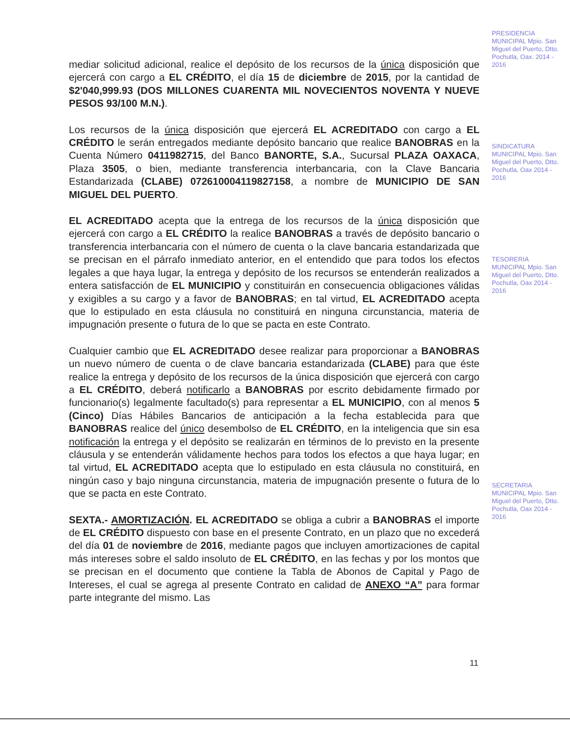mediar solicitud adicional, realice el depósito de los recursos de la única disposición que ejercerá con cargo a EL CRÉDITO, el día 15 de diciembre de 2015, por la cantidad de $2'040,999.93 (DOS MILLONES CUARENTA MIL NOVECIENTOS NOVENTA Y NUEVE PESOS 93/100 M.N.).
Los recursos de la única disposición que ejercerá EL ACREDITADO con cargo a EL CRÉDITO le serán entregados mediante depósito bancario que realice BANOBRAS en la Cuenta Número 0411982715, del Banco BANORTE, S.A., Sucursal PLAZA OAXACA, Plaza 3505, o bien, mediante transferencia interbancaria, con la Clave Bancaria Estandarizada (CLABE) 072610004119827158, a nombre de MUNICIPIO DE SAN MIGUEL DEL PUERTO.
EL ACREDITADO acepta que la entrega de los recursos de la única disposición que ejercerá con cargo a EL CRÉDITO la realice BANOBRAS a través de depósito bancario o transferencia interbancaria con el número de cuenta o la clave bancaria estandarizada que se precisan en el párrafo inmediato anterior, en el entendido que para todos los efectos legales a que haya lugar, la entrega y depósito de los recursos se entenderán realizados a entera satisfacción de EL MUNICIPIO y constituirán en consecuencia obligaciones válidas y exigibles a su cargo y a favor de BANOBRAS; en tal virtud, EL ACREDITADO acepta que lo estipulado en esta cláusula no constituirá en ninguna circunstancia, materia de impugnación presente o futura de lo que se pacta en este Contrato.
Cualquier cambio que EL ACREDITADO desee realizar para proporcionar a BANOBRAS un nuevo número de cuenta o de clave bancaria estandarizada (CLABE) para que éste realice la entrega y depósito de los recursos de la única disposición que ejercerá con cargo a EL CRÉDITO, deberá notificarlo a BANOBRAS por escrito debidamente firmado por funcionario(s) legalmente facultado(s) para representar a EL MUNICIPIO, con al menos 5 (Cinco) Días Hábiles Bancarios de anticipación a la fecha establecida para que BANOBRAS realice del único desembolso de EL CRÉDITO, en la inteligencia que sin esa notificación la entrega y el depósito se realizarán en términos de lo previsto en la presente cláusula y se entenderán válidamente hechos para todos los efectos a que haya lugar; en tal virtud, EL ACREDITADO acepta que lo estipulado en esta cláusula no constituirá, en ningún caso y bajo ninguna circunstancia, materia de impugnación presente o futura de lo que se pacta en este Contrato.
SEXTA.- AMORTIZACIÓN. EL ACREDITADO se obliga a cubrir a BANOBRAS el importe de EL CRÉDITO dispuesto con base en el presente Contrato, en un plazo que no excederá del día 01 de noviembre de 2016, mediante pagos que incluyen amortizaciones de capital más intereses sobre el saldo insoluto de EL CRÉDITO, en las fechas y por los montos que se precisan en el documento que contiene la Tabla de Abonos de Capital y Pago de Intereses, el cual se agrega al presente Contrato en calidad de ANEXO “A” para formar parte integrante del mismo. Las
PRESIDENCIA MUNICIPAL Mpio. San Miguel del Puerto, Dtto. Pochutla, Oax. 2014 - 2016
SINDICATURA MUNICIPAL Mpio. San Miguel del Puerto, Dtto. Pochutla, Oax 2014 - 2016
TESORERIA MUNICIPAL Mpio. San Miguel del Puerto, Dtto. Pochutla, Oax 2014 - 2016
SECRETARIA MUNICIPAL Mpio. San Miguel del Puerto, Dtto. Pochutla, Oax 2014 - 2016
11